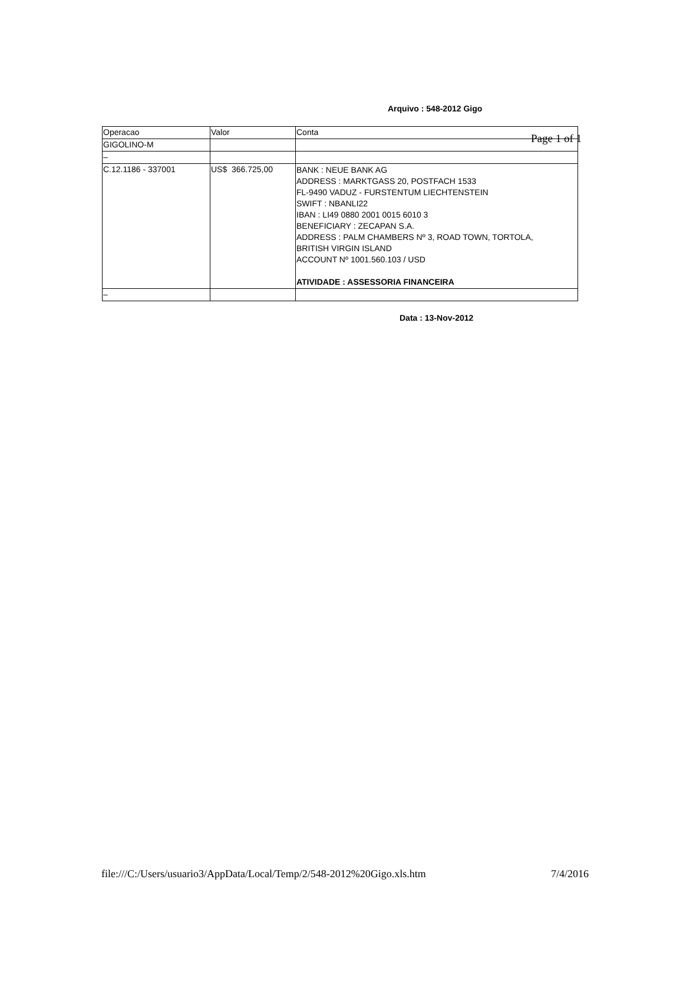Page 1 of 1
Arquivo : 548-2012 Gigo
| Operacao | Valor | Conta |
| GIGOLINO-M | | |
| – | | |
| C.12.1186 - 337001 | US$ 366.725,00 | BANK : NEUE BANK AG ADDRESS : MARKTGASS 20, POSTFACH 1533 FL-9490 VADUZ - FURSTENTUM LIECHTENSTEIN SWIFT : NBANLI22 IBAN : LI49 0880 2001 0015 6010 3 BENEFICIARY : ZECAPAN S.A. ADDRESS : PALM CHAMBERS Nº 3, ROAD TOWN, TORTOLA, BRITISH VIRGIN ISLAND ACCOUNT Nº 1001.560.103 / USD ATIVIDADE : ASSESSORIA FINANCEIRA |
| – | | |
Data : 13-Nov-2012
file:///C:/Users/usuario3/AppData/Local/Temp/2/548-2012%20Gigo.xls.htm 7/4/2016